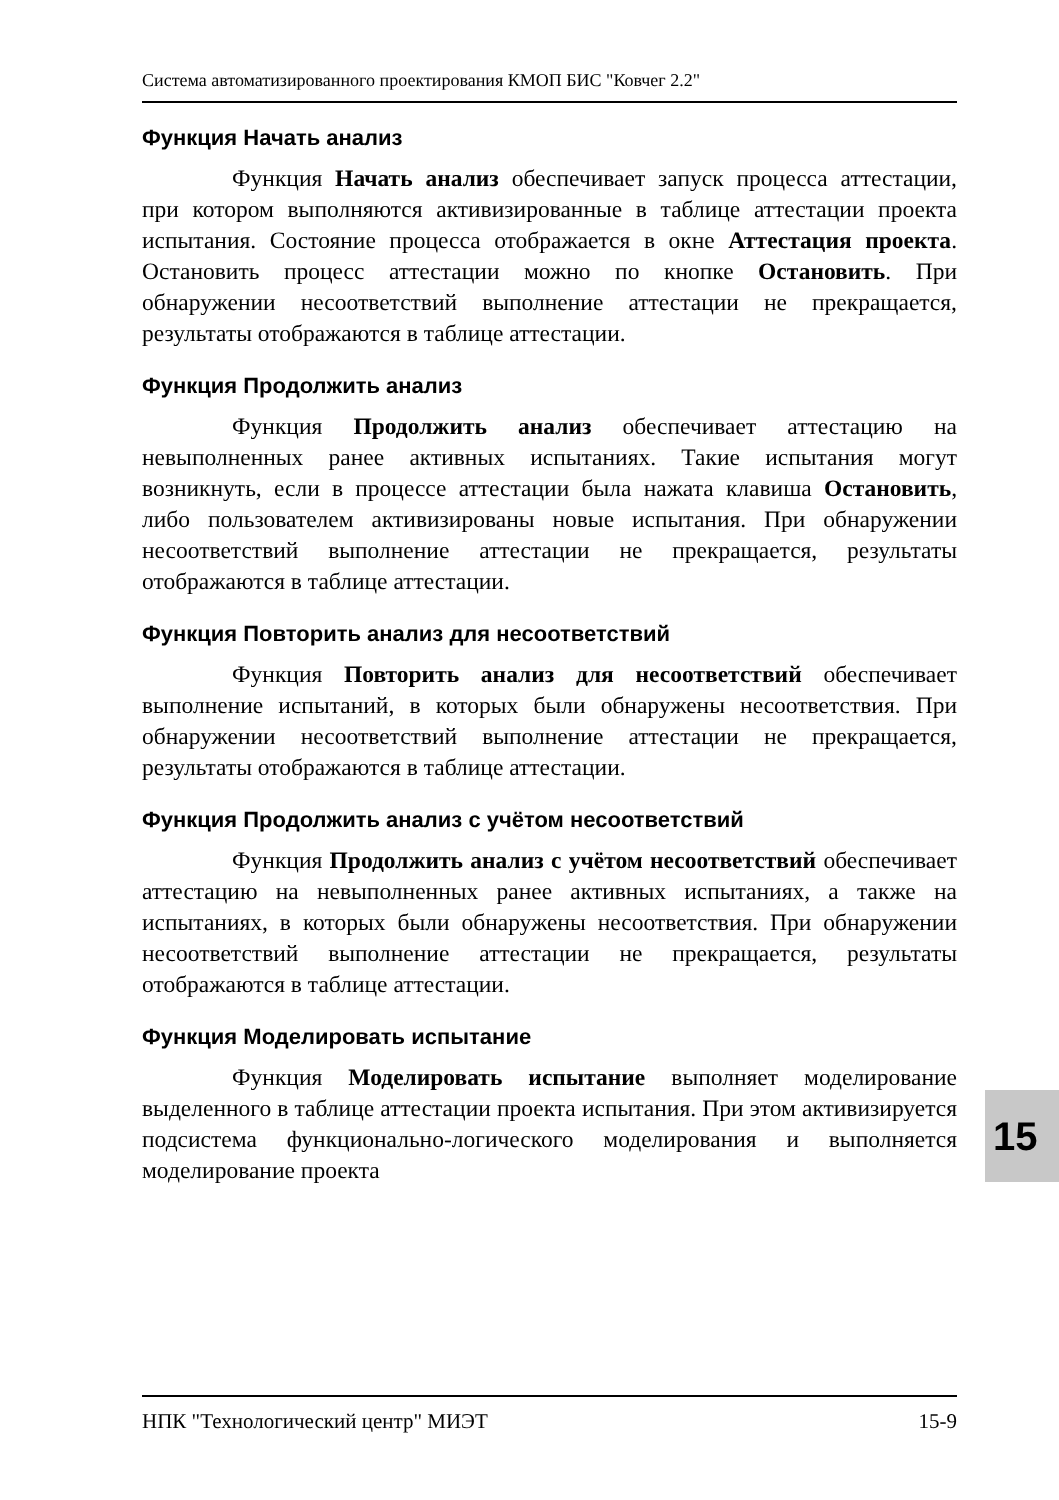Система автоматизированного проектирования КМОП БИС "Ковчег 2.2"
Функция Начать анализ
Функция Начать анализ обеспечивает запуск процесса аттестации, при котором выполняются активизированные в таблице аттестации проекта испытания. Состояние процесса отображается в окне Аттестация проекта. Остановить процесс аттестации можно по кнопке Остановить. При обнаружении несоответствий выполнение аттестации не прекращается, результаты отображаются в таблице аттестации.
Функция Продолжить анализ
Функция Продолжить анализ обеспечивает аттестацию на невыполненных ранее активных испытаниях. Такие испытания могут возникнуть, если в процессе аттестации была нажата клавиша Остановить, либо пользователем активизированы новые испытания. При обнаружении несоответствий выполнение аттестации не прекращается, результаты отображаются в таблице аттестации.
Функция Повторить анализ для несоответствий
Функция Повторить анализ для несоответствий обеспечивает выполнение испытаний, в которых были обнаружены несоответствия. При обнаружении несоответствий выполнение аттестации не прекращается, результаты отображаются в таблице аттестации.
Функция Продолжить анализ с учётом несоответствий
Функция Продолжить анализ с учётом несоответствий обеспечивает аттестацию на невыполненных ранее активных испытаниях, а также на испытаниях, в которых были обнаружены несоответствия. При обнаружении несоответствий выполнение аттестации не прекращается, результаты отображаются в таблице аттестации.
Функция Моделировать испытание
Функция Моделировать испытание выполняет моделирование выделенного в таблице аттестации проекта испытания. При этом активизируется подсистема функционально-логического моделирования и выполняется моделирование проекта
НПК "Технологический центр" МИЭТ 15-9
15